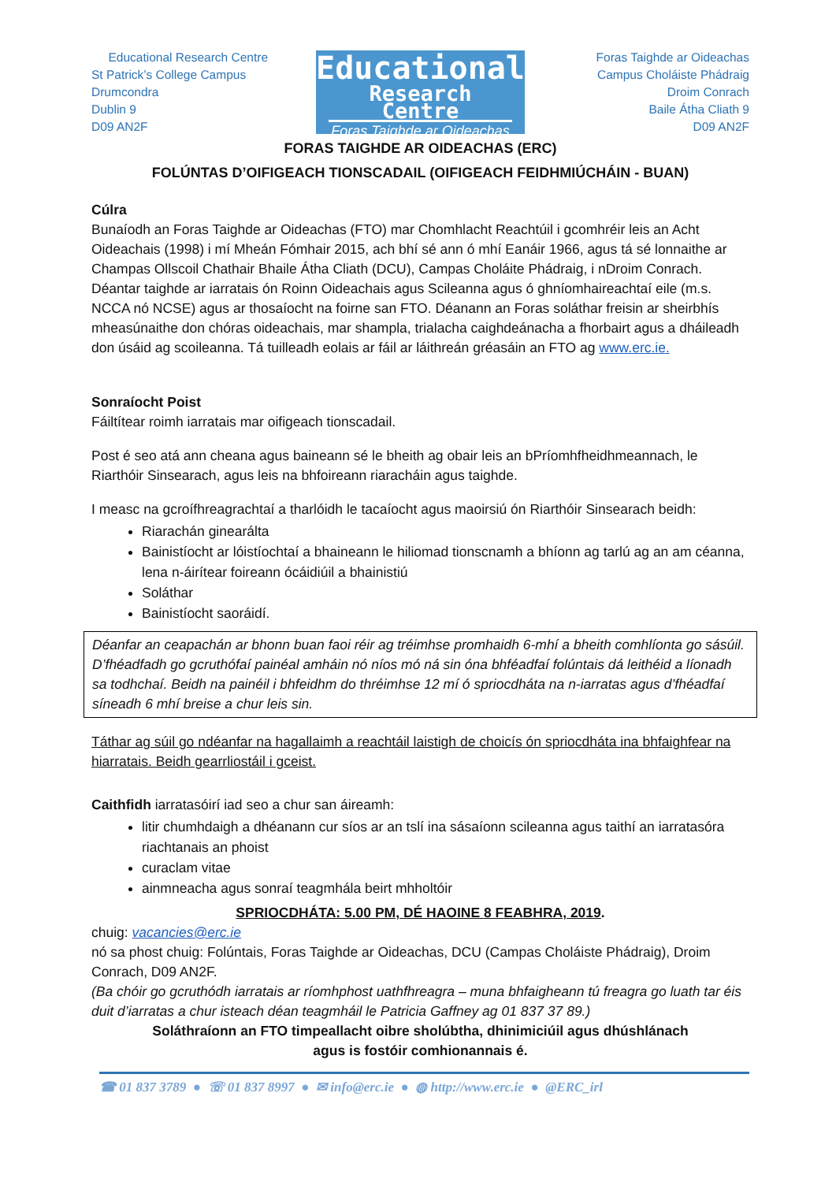Educational Research Centre
St Patrick’s College Campus
Drumcondra
Dublin 9
D09 AN2F
Educational
Research Centre
Foras Taighde ar Oideachas
Foras Taighde ar Oideachas
Campus Choláiste Phádraig
Droim Conrach
Baile Átha Cliath 9
D09 AN2F
FORAS TAIGHDE AR OIDEACHAS (ERC)
FOLÚNTAS D’OIFIGEACH TIONSCADAIL (OIFIGEACH FEIDHMIÚCHÁIN - BUAN)
Cúlra
Bunaíodh an Foras Taighde ar Oideachas (FTO) mar Chomhlacht Reachtúil i gcomhréir leis an Acht Oideachais (1998) i mí Mheán Fómhair 2015, ach bhí sé ann ó mhí Eanáir 1966, agus tá sé lonnaithe ar Champas Ollscoil Chathair Bhaile Átha Cliath (DCU), Campas Choláite Phádraig, i nDroim Conrach. Déantar taighde ar iarratais ón Roinn Oideachais agus Scileanna agus ó ghníomhaireachtaí eile (m.s. NCCA nó NCSE) agus ar thosaíocht na foirne san FTO. Déanann an Foras soláthar freisin ar sheirbhís mheasúnaithe don chóras oideachais, mar shampla, trialacha caighdeánacha a fhorbairt agus a dháileadh don úsáid ag scoileanna. Tá tuilleadh eolais ar fáil ar láithreán gréasáin an FTO ag www.erc.ie.
Sonraíocht Poist
Fáiltítear roimh iarratais mar oifigeach tionscadail.
Post é seo atá ann cheana agus baineann sé le bheith ag obair leis an bPríomhfheidhmeannach, le Riarthóir Sinsearach, agus leis na bhfoireann riaracháin agus taighde.
I measc na gcroífhreagrachtaí a tharlóidh le tacaíocht agus maoirsiú ón Riarthóir Sinsearach beidh:
Riarachán ginearálta
Bainistíocht ar lóistíochtaí a bhaineann le hiliomad tionscnamh a bhíonn ag tarlú ag an am céanna, lena n-áirítear foireann ócáidiúil a bhainistiú
Soláthar
Bainistíocht saoráidí.
Déanfar an ceapachán ar bhonn buan faoi réir ag tréimhse promhaidh 6-mhí a bheith comhlíonta go sásúil.
D’fhéadfadh go gcruthófaí painéal amháin nó níos mó ná sin óna bhféadfaí folúntais dá leithéid a líonadh sa todhchaí. Beidh na painéil i bhfeidhm do thréimhse 12 mí ó spriocdháta na n-iarratas agus d’fhéadfaí síneadh 6 mhí breise a chur leis sin.
Táthar ag súil go ndéanfar na hagallaimh a reachtáil laistigh de choicís ón spriocdháta ina bhfaighfear na hiarratais. Beidh gearrliostáil i gceist.
Caithfidh iarratasóirí iad seo a chur san áireamh:
litir chumhdaigh a dhéanann cur síos ar an tslí ina sásaíonn scileanna agus taithí an iarratasóra riachtanais an phoist
curaclam vitae
ainmneacha agus sonraí teagmhála beirt mhholtóir
SPRIOCDHÁTA: 5.00 PM, DÉ HAOINE 8 FEABHRA, 2019.
chuig: vacancies@erc.ie
nó sa phost chuig: Folúntais, Foras Taighde ar Oideachas, DCU (Campas Choláiste Phádraig), Droim Conrach, D09 AN2F.
(Ba chóir go gcruthódh iarratais ar ríomhphost uathfhreagra – muna bhfaigheann tú freagra go luath tar éis duit d’iarratas a chur isteach déan teagmháil le Patricia Gaffney ag 01 837 37 89.)
Soláthraíonn an FTO timpeallacht oibre sholúbtha, dhinimiciúil agus dhúshlánach
agus is fostóir comhionannais é.
☎ 01 837 3789 ● ☏ 01 837 8997 ● ✉ info@erc.ie ● ◍ http://www.erc.ie ● @ERC_irl